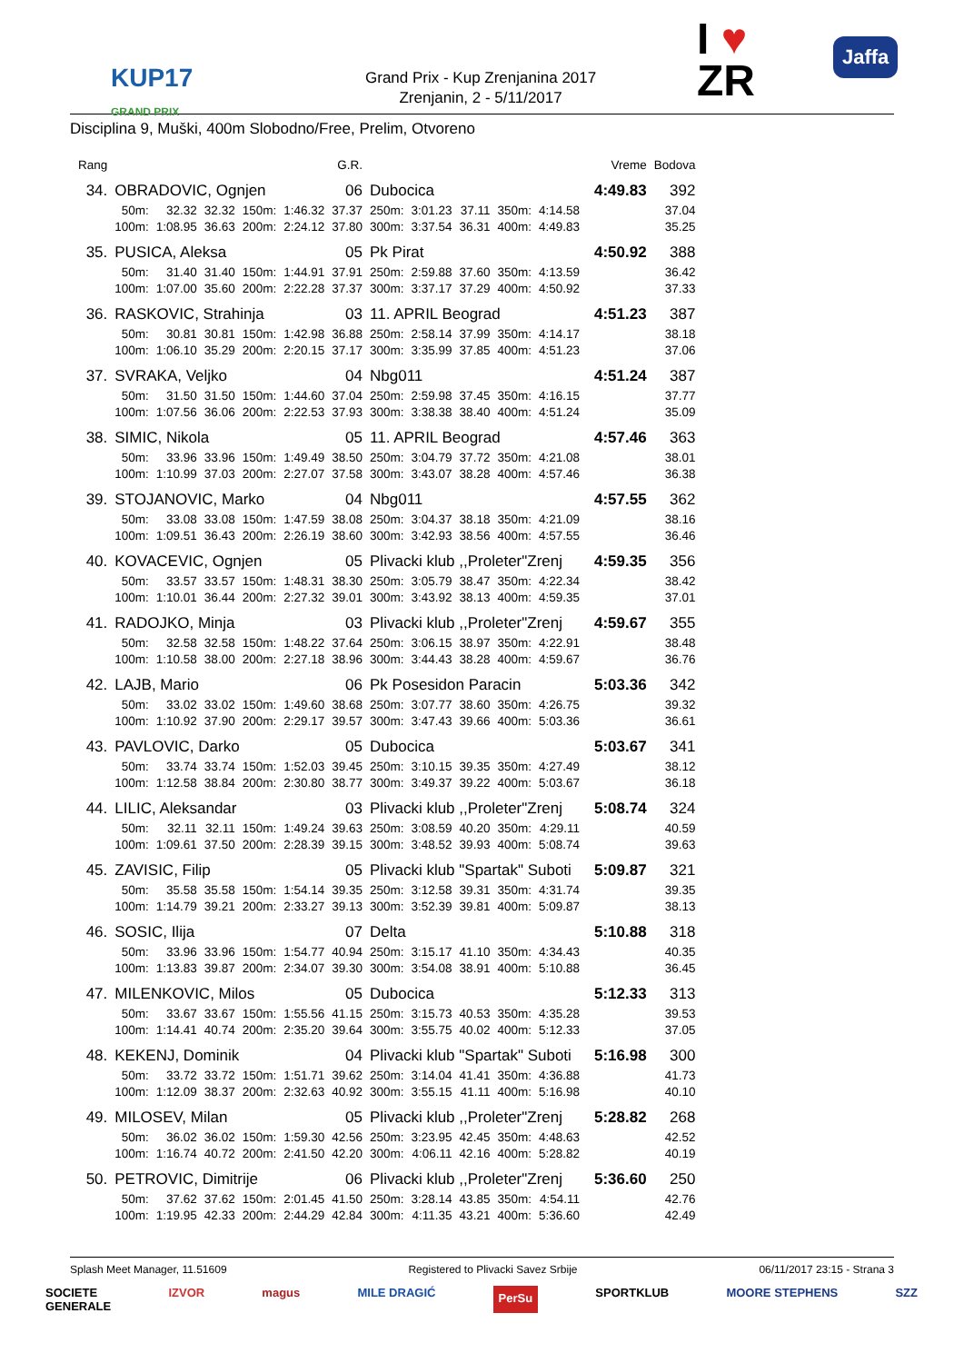KUP17
GRAND PRIX
Grand Prix - Kup Zrenjanina 2017
Zrenjanin, 2 - 5/11/2017
I ♥
ZR
Jaffa
Disciplina 9, Muški, 400m Slobodno/Free, Prelim, Otvoreno
| Rang | | | | | | G.R. | | | | | | | Vreme | Bodova |
| 34. | OBRADOVIC, Ognjen | | | | | 06 | Dubocica | | | | | | 4:49.83 | 392 |
| | 50m: | 32.32 | 32.32 | 150m: | 1:46.32 | 37.37 | 250m: | 3:01.23 | 37.11 | 350m: | 4:14.58 | | | 37.04 |
| | 100m: | 1:08.95 | 36.63 | 200m: | 2:24.12 | 37.80 | 300m: | 3:37.54 | 36.31 | 400m: | 4:49.83 | | | 35.25 |
| 35. | PUSICA, Aleksa | | | | | 05 | Pk Pirat | | | | | | 4:50.92 | 388 |
| | 50m: | 31.40 | 31.40 | 150m: | 1:44.91 | 37.91 | 250m: | 2:59.88 | 37.60 | 350m: | 4:13.59 | | | 36.42 |
| | 100m: | 1:07.00 | 35.60 | 200m: | 2:22.28 | 37.37 | 300m: | 3:37.17 | 37.29 | 400m: | 4:50.92 | | | 37.33 |
| 36. | RASKOVIC, Strahinja | | | | | 03 | 11. APRIL Beograd | | | | | | 4:51.23 | 387 |
| | 50m: | 30.81 | 30.81 | 150m: | 1:42.98 | 36.88 | 250m: | 2:58.14 | 37.99 | 350m: | 4:14.17 | | | 38.18 |
| | 100m: | 1:06.10 | 35.29 | 200m: | 2:20.15 | 37.17 | 300m: | 3:35.99 | 37.85 | 400m: | 4:51.23 | | | 37.06 |
| 37. | SVRAKA, Veljko | | | | | 04 | Nbg011 | | | | | | 4:51.24 | 387 |
| | 50m: | 31.50 | 31.50 | 150m: | 1:44.60 | 37.04 | 250m: | 2:59.98 | 37.45 | 350m: | 4:16.15 | | | 37.77 |
| | 100m: | 1:07.56 | 36.06 | 200m: | 2:22.53 | 37.93 | 300m: | 3:38.38 | 38.40 | 400m: | 4:51.24 | | | 35.09 |
| 38. | SIMIC, Nikola | | | | | 05 | 11. APRIL Beograd | | | | | | 4:57.46 | 363 |
| | 50m: | 33.96 | 33.96 | 150m: | 1:49.49 | 38.50 | 250m: | 3:04.79 | 37.72 | 350m: | 4:21.08 | | | 38.01 |
| | 100m: | 1:10.99 | 37.03 | 200m: | 2:27.07 | 37.58 | 300m: | 3:43.07 | 38.28 | 400m: | 4:57.46 | | | 36.38 |
| 39. | STOJANOVIC, Marko | | | | | 04 | Nbg011 | | | | | | 4:57.55 | 362 |
| | 50m: | 33.08 | 33.08 | 150m: | 1:47.59 | 38.08 | 250m: | 3:04.37 | 38.18 | 350m: | 4:21.09 | | | 38.16 |
| | 100m: | 1:09.51 | 36.43 | 200m: | 2:26.19 | 38.60 | 300m: | 3:42.93 | 38.56 | 400m: | 4:57.55 | | | 36.46 |
| 40. | KOVACEVIC, Ognjen | | | | | 05 | Plivacki klub ,,Proleter"Zrenj | | | | | | 4:59.35 | 356 |
| | 50m: | 33.57 | 33.57 | 150m: | 1:48.31 | 38.30 | 250m: | 3:05.79 | 38.47 | 350m: | 4:22.34 | | | 38.42 |
| | 100m: | 1:10.01 | 36.44 | 200m: | 2:27.32 | 39.01 | 300m: | 3:43.92 | 38.13 | 400m: | 4:59.35 | | | 37.01 |
| 41. | RADOJKO, Minja | | | | | 03 | Plivacki klub ,,Proleter"Zrenj | | | | | | 4:59.67 | 355 |
| | 50m: | 32.58 | 32.58 | 150m: | 1:48.22 | 37.64 | 250m: | 3:06.15 | 38.97 | 350m: | 4:22.91 | | | 38.48 |
| | 100m: | 1:10.58 | 38.00 | 200m: | 2:27.18 | 38.96 | 300m: | 3:44.43 | 38.28 | 400m: | 4:59.67 | | | 36.76 |
| 42. | LAJB, Mario | | | | | 06 | Pk Posesidon Paracin | | | | | | 5:03.36 | 342 |
| | 50m: | 33.02 | 33.02 | 150m: | 1:49.60 | 38.68 | 250m: | 3:07.77 | 38.60 | 350m: | 4:26.75 | | | 39.32 |
| | 100m: | 1:10.92 | 37.90 | 200m: | 2:29.17 | 39.57 | 300m: | 3:47.43 | 39.66 | 400m: | 5:03.36 | | | 36.61 |
| 43. | PAVLOVIC, Darko | | | | | 05 | Dubocica | | | | | | 5:03.67 | 341 |
| | 50m: | 33.74 | 33.74 | 150m: | 1:52.03 | 39.45 | 250m: | 3:10.15 | 39.35 | 350m: | 4:27.49 | | | 38.12 |
| | 100m: | 1:12.58 | 38.84 | 200m: | 2:30.80 | 38.77 | 300m: | 3:49.37 | 39.22 | 400m: | 5:03.67 | | | 36.18 |
| 44. | LILIC, Aleksandar | | | | | 03 | Plivacki klub ,,Proleter"Zrenj | | | | | | 5:08.74 | 324 |
| | 50m: | 32.11 | 32.11 | 150m: | 1:49.24 | 39.63 | 250m: | 3:08.59 | 40.20 | 350m: | 4:29.11 | | | 40.59 |
| | 100m: | 1:09.61 | 37.50 | 200m: | 2:28.39 | 39.15 | 300m: | 3:48.52 | 39.93 | 400m: | 5:08.74 | | | 39.63 |
| 45. | ZAVISIC, Filip | | | | | 05 | Plivacki klub "Spartak" Suboti | | | | | | 5:09.87 | 321 |
| | 50m: | 35.58 | 35.58 | 150m: | 1:54.14 | 39.35 | 250m: | 3:12.58 | 39.31 | 350m: | 4:31.74 | | | 39.35 |
| | 100m: | 1:14.79 | 39.21 | 200m: | 2:33.27 | 39.13 | 300m: | 3:52.39 | 39.81 | 400m: | 5:09.87 | | | 38.13 |
| 46. | SOSIC, Ilija | | | | | 07 | Delta | | | | | | 5:10.88 | 318 |
| | 50m: | 33.96 | 33.96 | 150m: | 1:54.77 | 40.94 | 250m: | 3:15.17 | 41.10 | 350m: | 4:34.43 | | | 40.35 |
| | 100m: | 1:13.83 | 39.87 | 200m: | 2:34.07 | 39.30 | 300m: | 3:54.08 | 38.91 | 400m: | 5:10.88 | | | 36.45 |
| 47. | MILENKOVIC, Milos | | | | | 05 | Dubocica | | | | | | 5:12.33 | 313 |
| | 50m: | 33.67 | 33.67 | 150m: | 1:55.56 | 41.15 | 250m: | 3:15.73 | 40.53 | 350m: | 4:35.28 | | | 39.53 |
| | 100m: | 1:14.41 | 40.74 | 200m: | 2:35.20 | 39.64 | 300m: | 3:55.75 | 40.02 | 400m: | 5:12.33 | | | 37.05 |
| 48. | KEKENJ, Dominik | | | | | 04 | Plivacki klub "Spartak" Suboti | | | | | | 5:16.98 | 300 |
| | 50m: | 33.72 | 33.72 | 150m: | 1:51.71 | 39.62 | 250m: | 3:14.04 | 41.41 | 350m: | 4:36.88 | | | 41.73 |
| | 100m: | 1:12.09 | 38.37 | 200m: | 2:32.63 | 40.92 | 300m: | 3:55.15 | 41.11 | 400m: | 5:16.98 | | | 40.10 |
| 49. | MILOSEV, Milan | | | | | 05 | Plivacki klub ,,Proleter"Zrenj | | | | | | 5:28.82 | 268 |
| | 50m: | 36.02 | 36.02 | 150m: | 1:59.30 | 42.56 | 250m: | 3:23.95 | 42.45 | 350m: | 4:48.63 | | | 42.52 |
| | 100m: | 1:16.74 | 40.72 | 200m: | 2:41.50 | 42.20 | 300m: | 4:06.11 | 42.16 | 400m: | 5:28.82 | | | 40.19 |
| 50. | PETROVIC, Dimitrije | | | | | 06 | Plivacki klub ,,Proleter"Zrenj | | | | | | 5:36.60 | 250 |
| | 50m: | 37.62 | 37.62 | 150m: | 2:01.45 | 41.50 | 250m: | 3:28.14 | 43.85 | 350m: | 4:54.11 | | | 42.76 |
| | 100m: | 1:19.95 | 42.33 | 200m: | 2:44.29 | 42.84 | 300m: | 4:11.35 | 43.21 | 400m: | 5:36.60 | | | 42.49 |
Splash Meet Manager, 11.51609 Registered to Plivacki Savez Srbije 06/11/2017 23:15 - Strana 3
SOCIETE
GENERALE IZVOR magus MILE DRAGIĆ PerSu SPORTKLUB MOORE STEPHENS SZZ